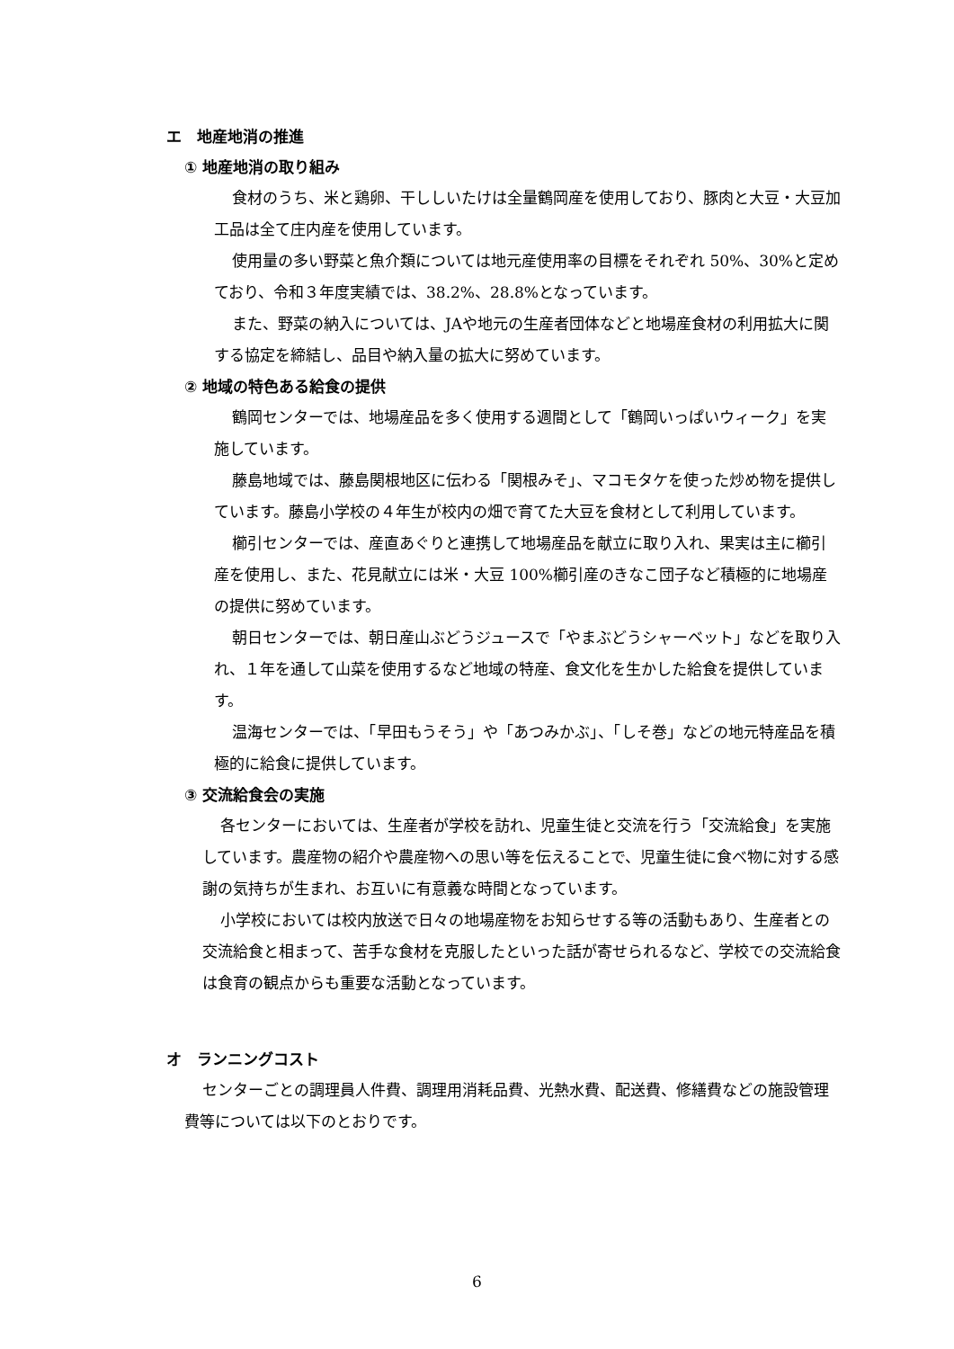エ　地産地消の推進
① 地産地消の取り組み
食材のうち、米と鶏卵、干ししいたけは全量鶴岡産を使用しており、豚肉と大豆・大豆加工品は全て庄内産を使用しています。
使用量の多い野菜と魚介類については地元産使用率の目標をそれぞれ 50%、30%と定めており、令和３年度実績では、38.2%、28.8%となっています。
また、野菜の納入については、JAや地元の生産者団体などと地場産食材の利用拡大に関する協定を締結し、品目や納入量の拡大に努めています。
② 地域の特色ある給食の提供
鶴岡センターでは、地場産品を多く使用する週間として「鶴岡いっぱいウィーク」を実施しています。
藤島地域では、藤島関根地区に伝わる「関根みそ」、マコモタケを使った炒め物を提供しています。藤島小学校の４年生が校内の畑で育てた大豆を食材として利用しています。
櫛引センターでは、産直あぐりと連携して地場産品を献立に取り入れ、果実は主に櫛引産を使用し、また、花見献立には米・大豆 100%櫛引産のきなこ団子など積極的に地場産の提供に努めています。
朝日センターでは、朝日産山ぶどうジュースで「やまぶどうシャーベット」などを取り入れ、１年を通して山菜を使用するなど地域の特産、食文化を生かした給食を提供しています。
温海センターでは、「早田もうそう」や「あつみかぶ」、「しそ巻」などの地元特産品を積極的に給食に提供しています。
③ 交流給食会の実施
各センターにおいては、生産者が学校を訪れ、児童生徒と交流を行う「交流給食」を実施しています。農産物の紹介や農産物への思い等を伝えることで、児童生徒に食べ物に対する感謝の気持ちが生まれ、お互いに有意義な時間となっています。
小学校においては校内放送で日々の地場産物をお知らせする等の活動もあり、生産者との交流給食と相まって、苦手な食材を克服したといった話が寄せられるなど、学校での交流給食は食育の観点からも重要な活動となっています。
オ　ランニングコスト
センターごとの調理員人件費、調理用消耗品費、光熱水費、配送費、修繕費などの施設管理費等については以下のとおりです。
6